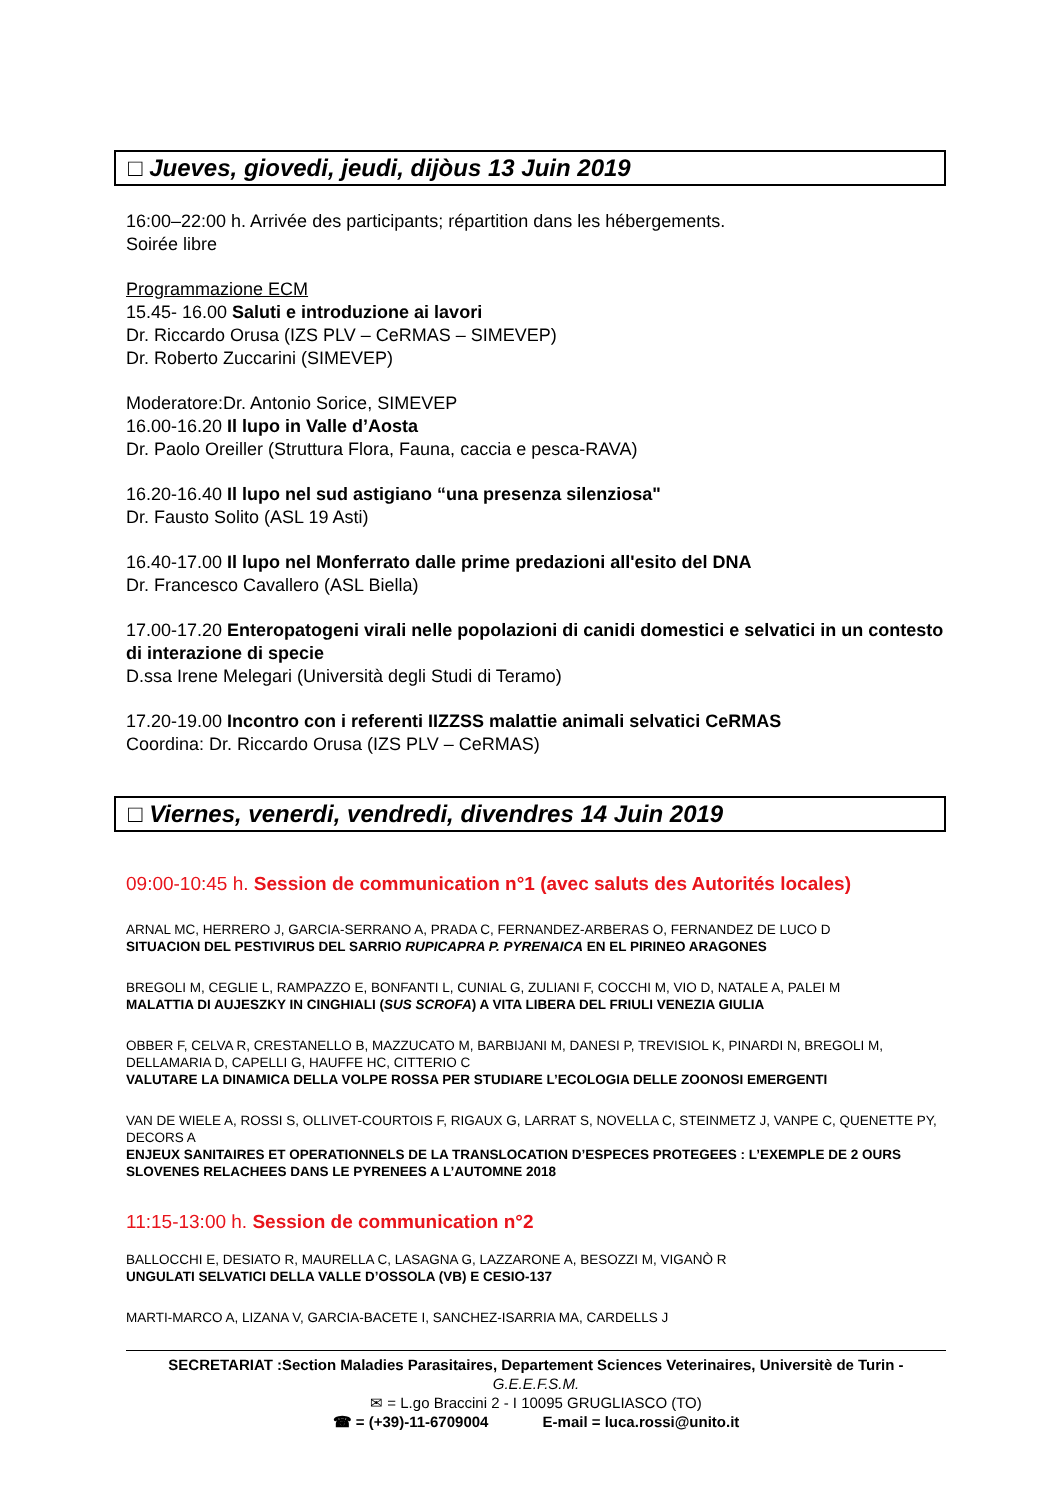□ Jueves, giovedi, jeudi, dijòus 13 Juin 2019
16:00–22:00 h. Arrivée des participants; répartition dans les hébergements.
Soirée libre
Programmazione ECM
15.45- 16.00 Saluti e introduzione ai lavori
Dr. Riccardo Orusa (IZS PLV – CeRMAS – SIMEVEP)
Dr. Roberto Zuccarini (SIMEVEP)
Moderatore:Dr. Antonio Sorice, SIMEVEP
16.00-16.20 Il lupo in Valle d’Aosta
Dr. Paolo Oreiller (Struttura Flora, Fauna, caccia e pesca-RAVA)
16.20-16.40 Il lupo nel sud astigiano “una presenza silenziosa"
Dr. Fausto Solito (ASL 19 Asti)
16.40-17.00 Il lupo nel Monferrato dalle prime predazioni all'esito del DNA
Dr. Francesco Cavallero (ASL Biella)
17.00-17.20 Enteropatogeni virali nelle popolazioni di canidi domestici e selvatici in un contesto di interazione di specie
D.ssa Irene Melegari (Università degli Studi di Teramo)
17.20-19.00 Incontro con i referenti IIZZSS malattie animali selvatici CeRMAS
Coordina: Dr. Riccardo Orusa (IZS PLV – CeRMAS)
□ Viernes, venerdi, vendredi, divendres 14 Juin 2019
09:00-10:45 h. Session de communication n°1 (avec saluts des Autorités locales)
ARNAL MC, HERRERO J, GARCIA-SERRANO A, PRADA C, FERNANDEZ-ARBERAS O, FERNANDEZ DE LUCO D
SITUACION DEL PESTIVIRUS DEL SARRIO RUPICAPRA P. PYRENAICA EN EL PIRINEO ARAGONES
BREGOLI M, CEGLIE L, RAMPAZZO E, BONFANTI L, CUNIAL G, ZULIANI F, COCCHI M, VIO D, NATALE A, PALEI M
MALATTIA DI AUJESZKY IN CINGHIALI (SUS SCROFA) A VITA LIBERA DEL FRIULI VENEZIA GIULIA
OBBER F, CELVA R, CRESTANELLO B, MAZZUCATO M, BARBIJANI M, DANESI P, TREVISIOL K, PINARDI N, BREGOLI M, DELLAMARIA D, CAPELLI G, HAUFFE HC, CITTERIO C
VALUTARE LA DINAMICA DELLA VOLPE ROSSA PER STUDIARE L’ECOLOGIA DELLE ZOONOSI EMERGENTI
VAN DE WIELE A, ROSSI S, OLLIVET-COURTOIS F, RIGAUX G, LARRAT S, NOVELLA C, STEINMETZ J, VANPE C, QUENETTE PY, DECORS A
ENJEUX SANITAIRES ET OPERATIONNELS DE LA TRANSLOCATION D’ESPECES PROTEGEES : L’EXEMPLE DE 2 OURS SLOVENES RELACHEES DANS LE PYRENEES A L’AUTOMNE 2018
11:15-13:00 h. Session de communication n°2
BALLOCCHI E, DESIATO R, MAURELLA C, LASAGNA G, LAZZARONE A, BESOZZI M, VIGANÒ R
UNGULATI SELVATICI DELLA VALLE D’OSSOLA (VB) E CESIO-137
MARTI-MARCO A, LIZANA V, GARCIA-BACETE I, SANCHEZ-ISARRIA MA, CARDELLS J
SECRETARIAT :Section Maladies Parasitaires, Departement Sciences Veterinaires, Universitè de Turin -
G.E.E.F.S.M.
✉ = L.go Braccini 2 - I 10095 GRUGLIASCO (TO)
☎ = (+39)-11-6709004 E-mail = luca.rossi@unito.it